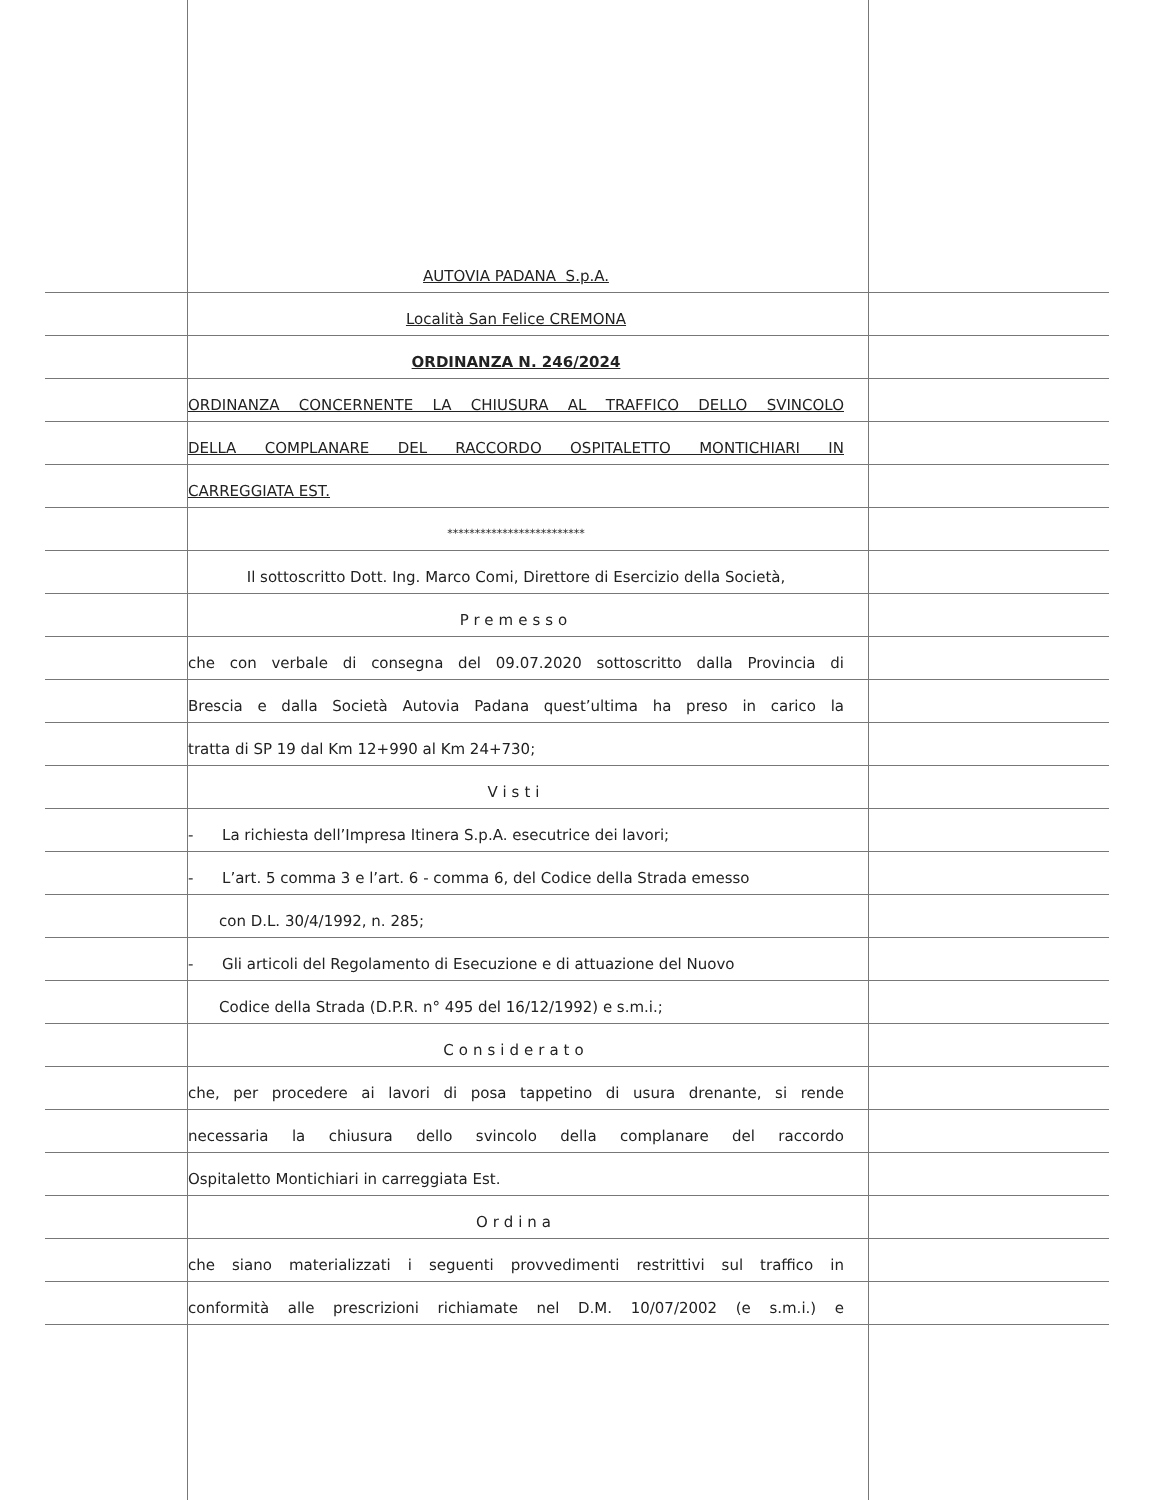AUTOVIA PADANA S.p.A.
Località San Felice CREMONA
ORDINANZA N. 246/2024
ORDINANZA CONCERNENTE LA CHIUSURA AL TRAFFICO DELLO SVINCOLO
DELLA COMPLANARE DEL RACCORDO OSPITALETTO MONTICHIARI IN
CARREGGIATA EST.
*************************
Il sottoscritto Dott. Ing. Marco Comi, Direttore di Esercizio della Società,
Premesso
che con verbale di consegna del 09.07.2020 sottoscritto dalla Provincia di
Brescia e dalla Società Autovia Padana quest’ultima ha preso in carico la
tratta di SP 19 dal Km 12+990 al Km 24+730;
Visti
- La richiesta dell’Impresa Itinera S.p.A. esecutrice dei lavori;
- L’art. 5 comma 3 e l’art. 6 - comma 6, del Codice della Strada emesso
con D.L. 30/4/1992, n. 285;
- Gli articoli del Regolamento di Esecuzione e di attuazione del Nuovo
Codice della Strada (D.P.R. n° 495 del 16/12/1992) e s.m.i.;
Considerato
che, per procedere ai lavori di posa tappetino di usura drenante, si rende
necessaria la chiusura dello svincolo della complanare del raccordo
Ospitaletto Montichiari in carreggiata Est.
Ordina
che siano materializzati i seguenti provvedimenti restrittivi sul traffico in
conformità alle prescrizioni richiamate nel D.M. 10/07/2002 (e s.m.i.) e